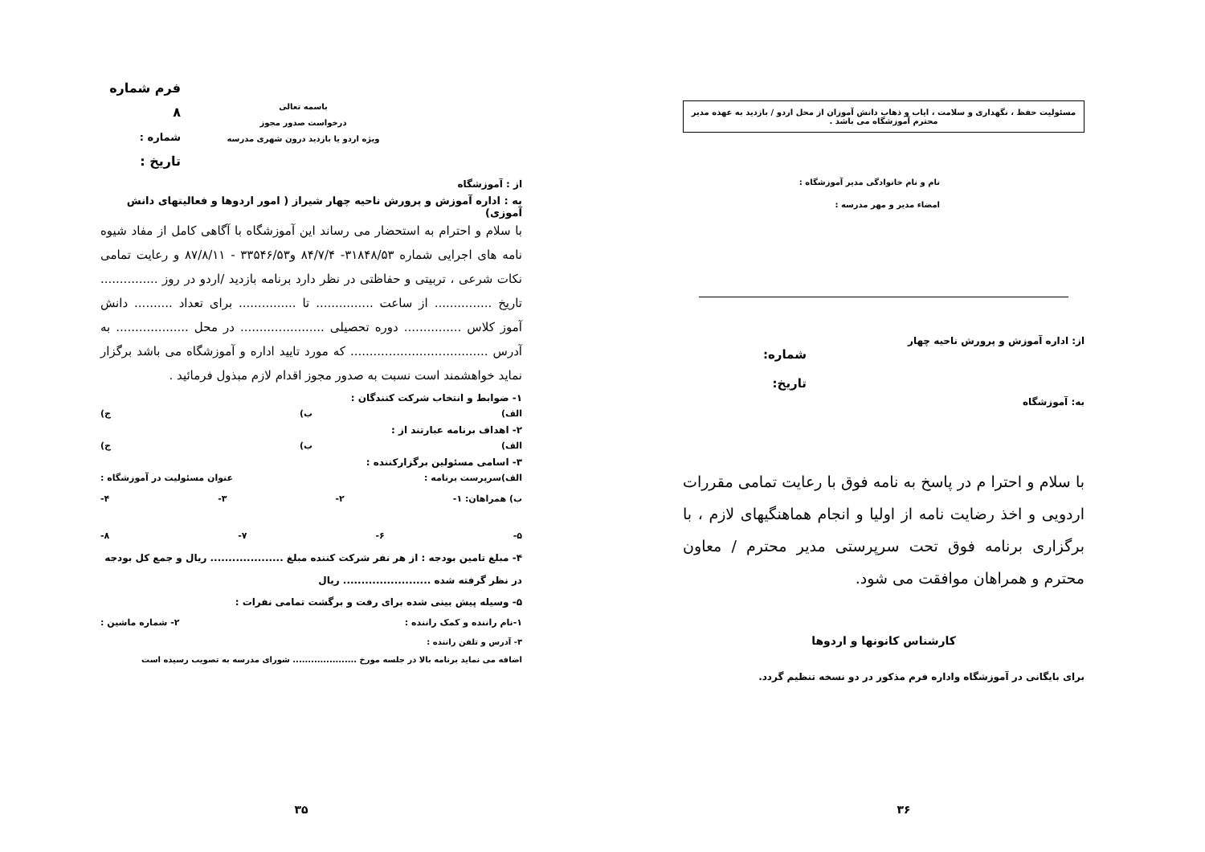باسمه تعالی
درخواست صدور مجوز
ویژه اردو یا بازدید درون شهری مدرسه
فرم شماره ۸
شماره :
تاریخ :
از : آموزشگاه
به : اداره آموزش و پرورش ناحیه چهار شیراز ( امور اردوها و فعالیتهای دانش آموزی)
با سلام و احترام به استحضار می رساند این آموزشگاه با آگاهی کامل از مفاد شیوه نامه های اجرایی شماره ۳۱۸۴۸/۵۳- ۸۴/۷/۴ و۳۳۵۴۶/۵۳ - ۸۷/۸/۱۱ و رعایت تمامی نکات شرعی ، تربیتی و حفاظتی در نظر دارد برنامه بازدید /اردو در روز ............... تاریخ ............... از ساعت ............... تا ............... برای تعداد .......... دانش آموز کلاس ............... دوره تحصیلی ...................... در محل ................... به آدرس .................................... که مورد تایید اداره و آموزشگاه می باشد برگزار نماید خواهشمند است نسبت به صدور مجوز اقدام لازم مبذول فرمائید .
۱- ضوابط و انتخاب شرکت کنندگان :
الف) ب) ج)
۲- اهداف برنامه عبارتند از :
الف) ب) ج)
۳- اسامی مسئولین برگزارکننده :
الف)سرپرست برنامه : عنوان مسئولیت در آموزشگاه :
ب) همراهان: ۱- ۲- ۳- ۴-
۵- ۶- ۷- ۸-
۴- مبلغ تامین بودجه : از هر نفر شرکت کننده مبلغ .................... ریال و جمع کل بودجه در نظر گرفته شده ........................ ریال
۵- وسیله پیش بینی شده برای رفت و برگشت تمامی نفرات :
۱-نام راننده و کمک راننده : ۲- شماره ماشین :
۳- آدرس و تلفن راننده :
اضافه می نماید برنامه بالا در جلسه مورخ ..................... شورای مدرسه به تصویب رسیده است
۳۵
مسئولیت حفظ ، نگهداری و سلامت ، ایاب و ذهاب دانش آموزان از محل اردو / بازدید به عهده مدیر محترم آموزشگاه می باشد .
نام و نام خانوادگی مدیر آموزشگاه :
امضاء مدیر و مهر مدرسه :
از: اداره آموزش و پرورش ناحیه چهار
به: آموزشگاه
شماره:
تاریخ:
با سلام و احترا م در پاسخ به نامه فوق با رعایت تمامی مقررات اردویی و اخذ رضایت نامه از اولیا و انجام هماهنگیهای لازم ، با برگزاری برنامه فوق تحت سرپرستی مدیر محترم / معاون محترم و همراهان موافقت می شود.
کارشناس کانونها و اردوها
برای بایگانی در آموزشگاه واداره فرم مذکور در دو نسخه تنظیم گردد.
۳۶